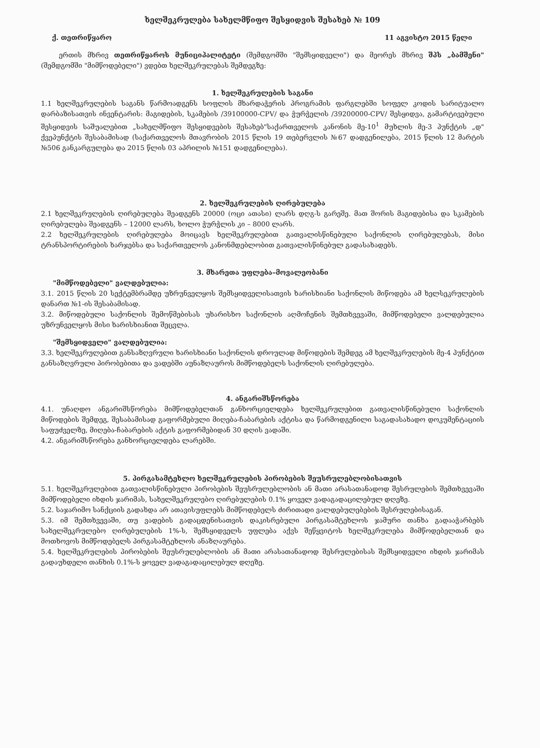ხელშეკრულება სახელმწიფო შესყიდვის შესახებ № 109
ქ. თეთრიწყარო 11 აგვისტო 2015 წელი
ერთის მხრივ თეთრიწყაროს მუნიციპალიტეტი (შემდგომში "შემსყიდველი") და მეორეს მხრივ შპს „ბამშენი" (შემდგომში "მიმწოდებელი") ვდებთ ხელშეკრულებას შემდეგზე:
1. ხელშეკრულების საგანი
1.1 ხელშეკრულების საგანს წარმოადგენს სოფლის მხარდაჭერის პროგრამის ფარგლებში სოფელ კოდის სარიტუალო დარბაზისათვის ინვენტარის: მაგიდების, სკამების /39100000-CPV/ და ჭურჭელის /39200000-CPV/ შესყიდვა, გამარტივებული შესყიდვის საშუალებით „სახელმწიფო შესყიდვების შესახებ"საქართველოს კანონის მე-10<sup>1</sup> მუხლის მე-3 პუნქტის „დ" ქვეპუნქტის შესაბამისად (საქართველოს მთავრობის 2015 წლის 19 თებერვლის №67 დადგენილება, 2015 წლის 12 მარტის №506 განკარგულება და 2015 წლის 03 აპრილის №151 დადგენილება).
2. ხელშეკრულების ღირებულება
2.1 ხელშეკრულების ღირებულება შეადგენს 20000 (ოცი ათასი) ლარს დღგ-ს გარეშე. მათ შორის მაგიდებისა და სკამების ღირებულება შეადგენს – 12000 ლარს, ხოლო ჭურჭლის კი – 8000 ლარს.
2.2 ხელშეკრულების ღირებულება მოიცავს ხელშეკრულებით გათვალისწინებული საქონლის ღირებულებას, მისი ტრანსპორტირების ხარჯებსა და საქართველოს კანონმდებლობით გათვალისწინებულ გადასახადებს.
3. მხარეთა უფლება–მოვალეობანი
"მიმწოდებელი" ვალდებულია:
3.1. 2015 წლის 20 სექტემბრამდე უზრუნველყოს შემსყიდველისათვის ხარისხიანი საქონლის მიწოდება ამ ხელსეკრულების დანართ №1-ის შესაბამისად.
3.2. მიწოდებული საქონლის შემოწმებისას უხარისხო საქონლის აღმოჩენის შემთხვევაში, მიმწოდებელი ვალდებულია უზრუნველყოს მისი ხარისხიანით შეცვლა.
"შემსყიდველი" ვალდებულია:
3.3. ხელშეკრულებით განსაზღვრული ხარისხიანი საქონლის დროულად მიწოდების შემდეგ ამ ხელშეკრულების მე-4 პუნქტით განსაზღვრული პირობებითა და ვადებში აუნაზღაუროს მიმწოდებელს საქონლის ღირებულება.
4. ანგარიშსწორება
4.1. უნაღდო ანგარიშსწორება მიმწოდებელთან განხორციელდება ხელშეკრულებით გათვალისწინებული საქონლის მიწოდების შემდეგ, შესაბამისად გაფორმებული მიღება-ჩაბარების აქტისა და წარმოდგენილი საგადასახადო დოკუმენტაციის საფუძველზე, მიღება-ჩაბარების აქტის გაფორმებიდან 30 დღის ვადაში.
4.2. ანგარიშსწორება განხორციელდება ლარებში.
5. პირგასამტეხლო ხელშეკრულების პირობების შეუსრულებლობისათვის
5.1. ხელშეკრულებით გათვალისწინებული პირობების შეუსრულებლობის ან მათი არასათანადოდ შესრულების შემთხვევაში მიმწოდებელი იხდის ჯარიმას, სახელშეკრულებო ღირებულების 0.1% ყოველ ვადაგადაცილებულ დღეზე.
5.2. საჯარიმო სანქციის გადახდა არ ათავისუფლებს მიმწოდებელს ძირითადი ვალდებულებების შესრულებისაგან.
5.3. იმ შემთხვევაში, თუ ვადების გადაცდენისათვის დაკისრებული პირგასამტეხლოს ჯამური თანხა გადააჭარბებს სახელშეკრულებო ღირებულების 1%-ს, შემსყიდველს უფლება აქვს შეწყვიტოს ხელშეკრულება მიმწოდებელთან და მოთხოვოს მიმწოდებელს პირგასამტეხლოს ანაზღაურება.
5.4. ხელშეკრულების პირობების შეუსრულებლობის ან მათი არასათანადოდ შესრულებისას შემსყიდველი იხდის ჯარიმას გადაუხდელი თანხის 0.1%-ს ყოველ ვადაგადაცილებულ დღეზე.